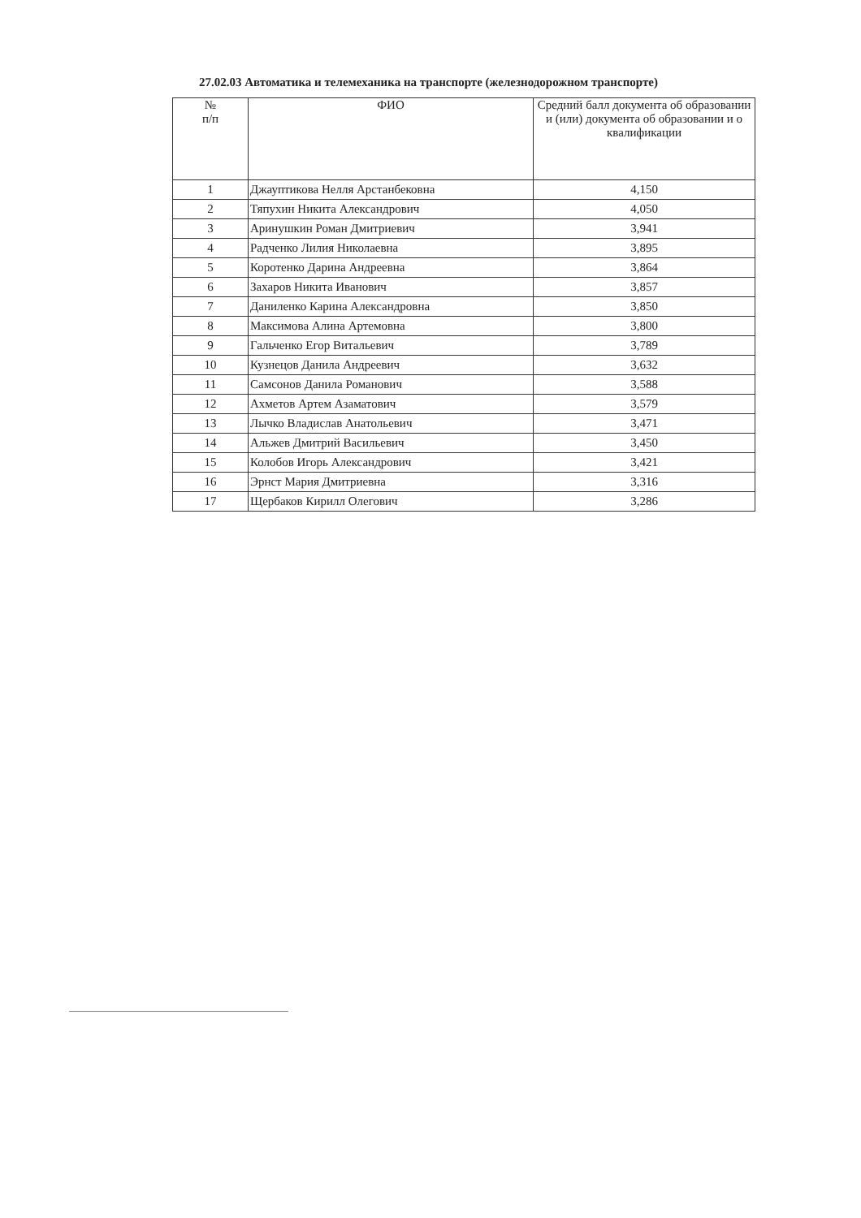27.02.03 Автоматика и телемеханика на транспорте (железнодорожном транспорте)
| № п/п | ФИО | Средний балл документа об образовании и (или) документа об образовании и о квалификации |
| --- | --- | --- |
| 1 | Джауптикова Нелля Арстанбековна | 4,150 |
| 2 | Тяпухин Никита Александрович | 4,050 |
| 3 | Аринушкин Роман Дмитриевич | 3,941 |
| 4 | Радченко Лилия Николаевна | 3,895 |
| 5 | Коротенко Дарина Андреевна | 3,864 |
| 6 | Захаров Никита Иванович | 3,857 |
| 7 | Даниленко Карина Александровна | 3,850 |
| 8 | Максимова Алина Артемовна | 3,800 |
| 9 | Гальченко Егор Витальевич | 3,789 |
| 10 | Кузнецов Данила Андреевич | 3,632 |
| 11 | Самсонов Данила Романович | 3,588 |
| 12 | Ахметов Артем Азаматович | 3,579 |
| 13 | Лычко Владислав Анатольевич | 3,471 |
| 14 | Альжев Дмитрий Васильевич | 3,450 |
| 15 | Колобов Игорь Александрович | 3,421 |
| 16 | Эрнст Мария Дмитриевна | 3,316 |
| 17 | Щербаков Кирилл Олегович | 3,286 |